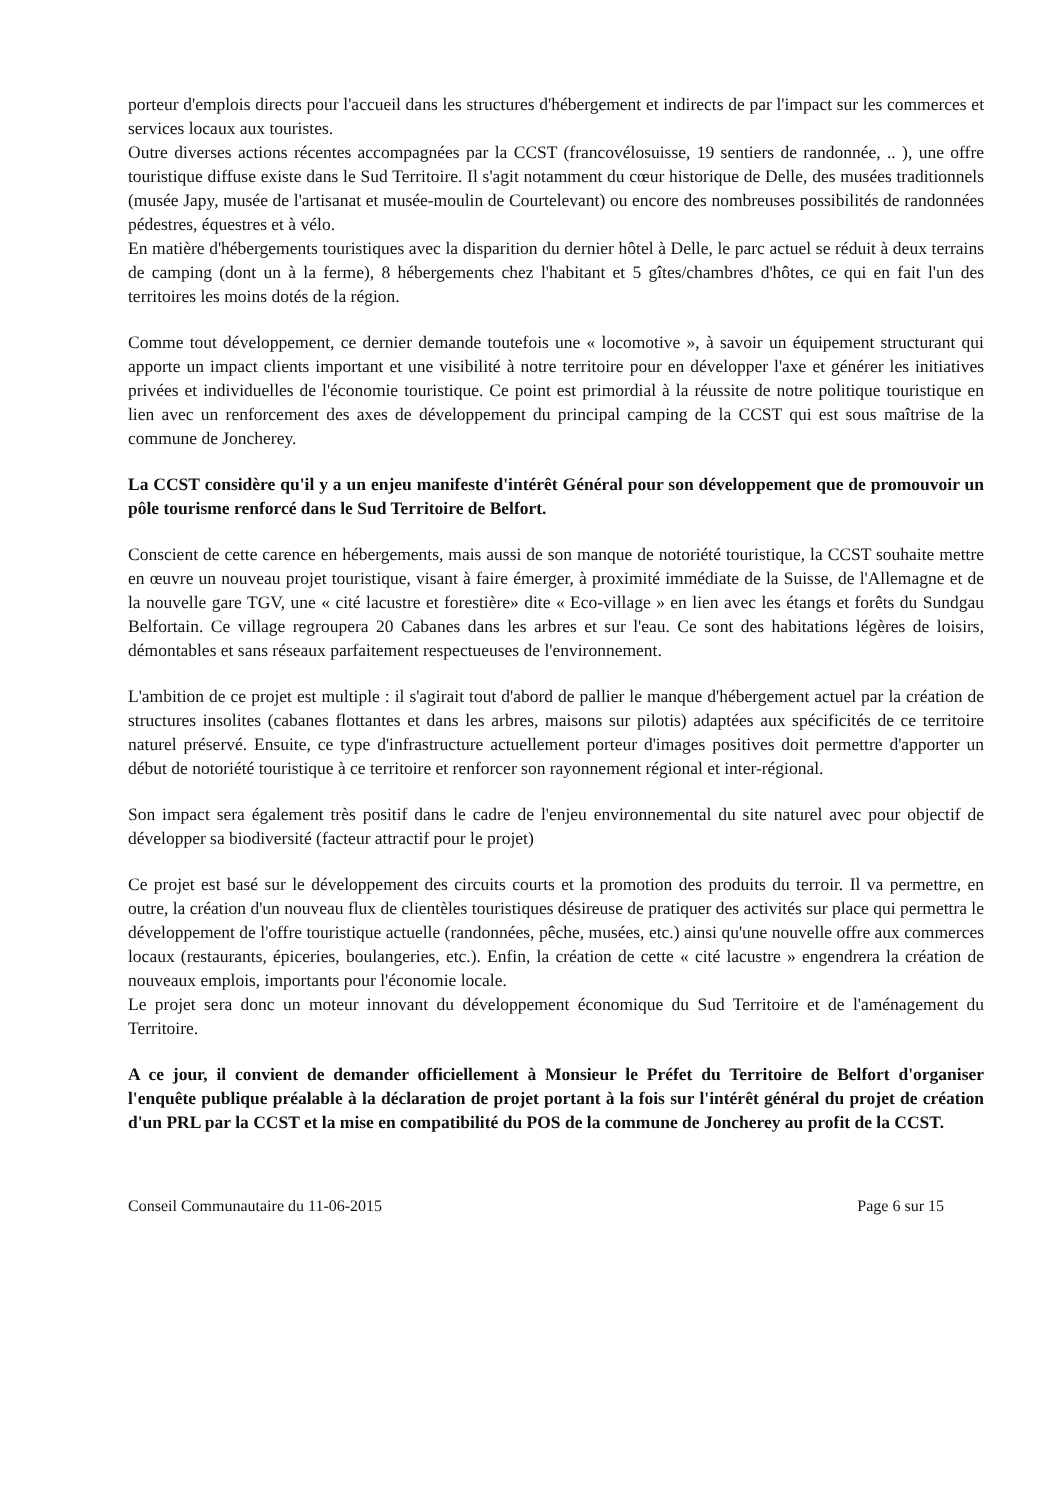porteur d'emplois directs pour l'accueil dans les structures d'hébergement et indirects de par l'impact sur les commerces et services locaux aux touristes.
Outre diverses actions récentes accompagnées par la CCST (francovélosuisse, 19 sentiers de randonnée, .. ), une offre touristique diffuse existe dans le Sud Territoire. Il s'agit notamment du cœur historique de Delle, des musées traditionnels (musée Japy, musée de l'artisanat et musée-moulin de Courtelevant) ou encore des nombreuses possibilités de randonnées pédestres, équestres et à vélo.
En matière d'hébergements touristiques avec la disparition du dernier hôtel à Delle, le parc actuel se réduit à deux terrains de camping (dont un à la ferme), 8 hébergements chez l'habitant et 5 gîtes/chambres d'hôtes, ce qui en fait l'un des territoires les moins dotés de la région.
Comme tout développement, ce dernier demande toutefois une « locomotive », à savoir un équipement structurant qui apporte un impact clients important et une visibilité à notre territoire pour en développer l'axe et générer les initiatives privées et individuelles de l'économie touristique. Ce point est primordial à la réussite de notre politique touristique en lien avec un renforcement des axes de développement du principal camping de la CCST qui est sous maîtrise de la commune de Joncherey.
La CCST considère qu'il y a un enjeu manifeste d'intérêt Général pour son développement que de promouvoir un pôle tourisme renforcé dans le Sud Territoire de Belfort.
Conscient de cette carence en hébergements, mais aussi de son manque de notoriété touristique, la CCST souhaite mettre en œuvre un nouveau projet touristique, visant à faire émerger, à proximité immédiate de la Suisse, de l'Allemagne et de la nouvelle gare TGV, une « cité lacustre et forestière» dite « Eco-village » en lien avec les étangs et forêts du Sundgau Belfortain. Ce village regroupera 20 Cabanes dans les arbres et sur l'eau. Ce sont des habitations légères de loisirs, démontables et sans réseaux parfaitement respectueuses de l'environnement.
L'ambition de ce projet est multiple : il s'agirait tout d'abord de pallier le manque d'hébergement actuel par la création de structures insolites (cabanes flottantes et dans les arbres, maisons sur pilotis) adaptées aux spécificités de ce territoire naturel préservé. Ensuite, ce type d'infrastructure actuellement porteur d'images positives doit permettre d'apporter un début de notoriété touristique à ce territoire et renforcer son rayonnement régional et inter-régional.
Son impact sera également très positif dans le cadre de l'enjeu environnemental du site naturel avec pour objectif de développer sa biodiversité (facteur attractif pour le projet)
Ce projet est basé sur le développement des circuits courts et la promotion des produits du terroir. Il va permettre, en outre, la création d'un nouveau flux de clientèles touristiques désireuse de pratiquer des activités sur place qui permettra le développement de l'offre touristique actuelle (randonnées, pêche, musées, etc.) ainsi qu'une nouvelle offre aux commerces locaux (restaurants, épiceries, boulangeries, etc.). Enfin, la création de cette « cité lacustre » engendrera la création de nouveaux emplois, importants pour l'économie locale.
Le projet sera donc un moteur innovant du développement économique du Sud Territoire et de l'aménagement du Territoire.
A ce jour, il convient de demander officiellement à Monsieur le Préfet du Territoire de Belfort d'organiser l'enquête publique préalable à la déclaration de projet portant à la fois sur l'intérêt général du projet de création d'un PRL par la CCST et la mise en compatibilité du POS de la commune de Joncherey au profit de la CCST.
Conseil Communautaire du 11-06-2015 Page 6 sur 15